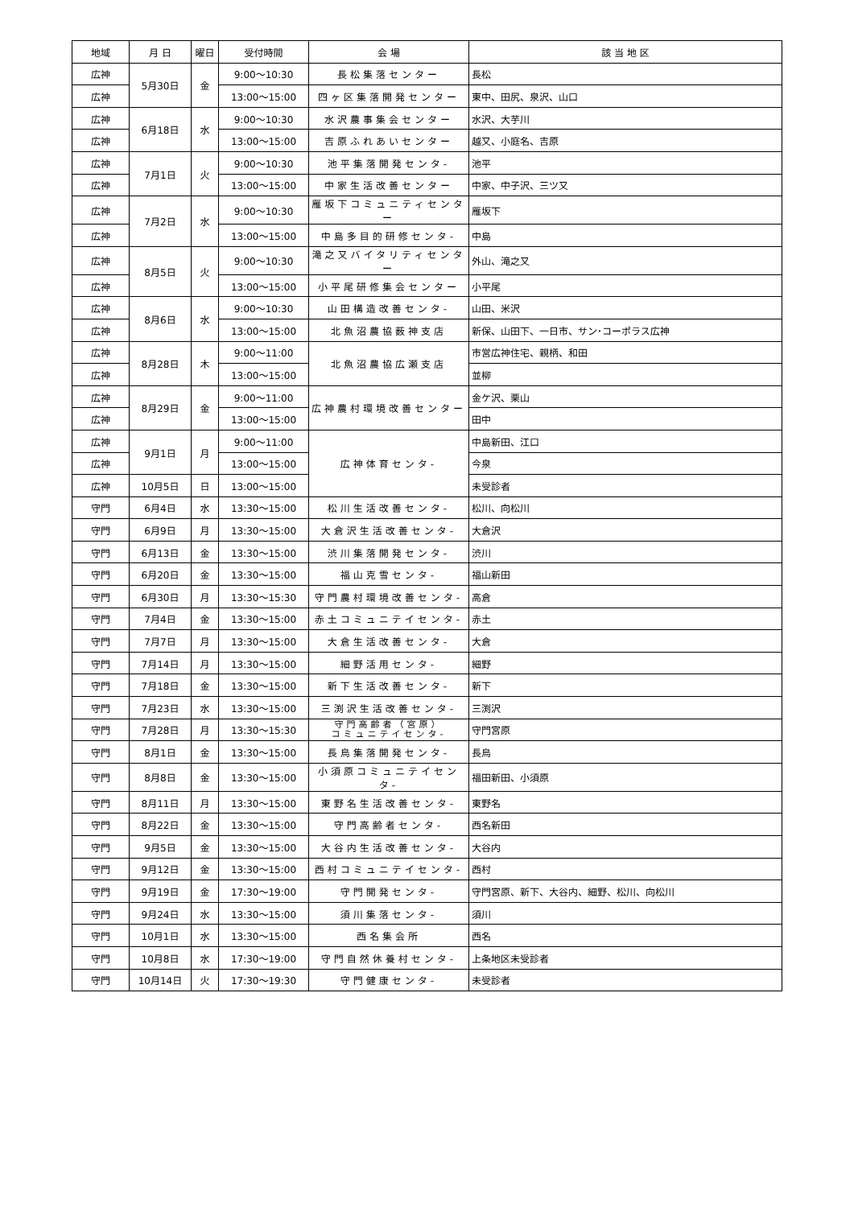| 地域 | 月 日 | 曜日 | 受付時間 | 会 場 | 該 当 地 区 |
| --- | --- | --- | --- | --- | --- |
| 広神 | 5月30日 | 金 | 9:00～10:30 | 長松集落センター | 長松 |
| 広神 | | | 13:00～15:00 | 四ヶ区集落開発センター | 東中、田尻、泉沢、山口 |
| 広神 | 6月18日 | 水 | 9:00～10:30 | 水沢農事集会センター | 水沢、大芋川 |
| 広神 | | | 13:00～15:00 | 吉原ふれあいセンター | 越又、小庭名、吉原 |
| 広神 | 7月1日 | 火 | 9:00～10:30 | 池平集落開発センタ- | 池平 |
| 広神 | | | 13:00～15:00 | 中家生活改善センター | 中家、中子沢、三ツ又 |
| 広神 | 7月2日 | 水 | 9:00～10:30 | 雁坂下コミュニティセンター | 雁坂下 |
| 広神 | | | 13:00～15:00 | 中島多目的研修センタ- | 中島 |
| 広神 | 8月5日 | 火 | 9:00～10:30 | 滝之又バイタリティセンター | 外山、滝之又 |
| 広神 | | | 13:00～15:00 | 小平尾研修集会センター | 小平尾 |
| 広神 | 8月6日 | 水 | 9:00～10:30 | 山田構造改善センタ- | 山田、米沢 |
| 広神 | | | 13:00～15:00 | 北魚沼農協薮神支店 | 新保、山田下、一日市、サン･コーポラス広神 |
| 広神 | 8月28日 | 木 | 9:00～11:00 | 北魚沼農協広瀬支店 | 市営広神住宅、親柄、和田 |
| 広神 | | | 13:00～15:00 | | 並柳 |
| 広神 | 8月29日 | 金 | 9:00～11:00 | 広神農村環境改善センター | 金ケ沢、栗山 |
| 広神 | | | 13:00～15:00 | | 田中 |
| 広神 | 9月1日 | 月 | 9:00～11:00 | 広神体育センタ- | 中島新田、江口 |
| 広神 | | | 13:00～15:00 | | 今泉 |
| 広神 | 10月5日 | 日 | 13:00～15:00 | | 未受診者 |
| 守門 | 6月4日 | 水 | 13:30～15:00 | 松川生活改善センタ- | 松川、向松川 |
| 守門 | 6月9日 | 月 | 13:30～15:00 | 大倉沢生活改善センタ- | 大倉沢 |
| 守門 | 6月13日 | 金 | 13:30～15:00 | 渋川集落開発センタ- | 渋川 |
| 守門 | 6月20日 | 金 | 13:30～15:00 | 福山克雪センタ- | 福山新田 |
| 守門 | 6月30日 | 月 | 13:30～15:30 | 守門農村環境改善センタ- | 高倉 |
| 守門 | 7月4日 | 金 | 13:30～15:00 | 赤土コミュニテイセンタ- | 赤土 |
| 守門 | 7月7日 | 月 | 13:30～15:00 | 大倉生活改善センタ- | 大倉 |
| 守門 | 7月14日 | 月 | 13:30～15:00 | 細野活用センタ- | 細野 |
| 守門 | 7月18日 | 金 | 13:30～15:00 | 新下生活改善センタ- | 新下 |
| 守門 | 7月23日 | 水 | 13:30～15:00 | 三渕沢生活改善センタ- | 三渕沢 |
| 守門 | 7月28日 | 月 | 13:30～15:30 | 守門高齢者（宮原） コミュニテイセンタ- | 守門宮原 |
| 守門 | 8月1日 | 金 | 13:30～15:00 | 長鳥集落開発センタ- | 長鳥 |
| 守門 | 8月8日 | 金 | 13:30～15:00 | 小須原コミュニテイセンタ- | 福田新田、小須原 |
| 守門 | 8月11日 | 月 | 13:30～15:00 | 東野名生活改善センタ- | 東野名 |
| 守門 | 8月22日 | 金 | 13:30～15:00 | 守門高齢者センタ- | 西名新田 |
| 守門 | 9月5日 | 金 | 13:30～15:00 | 大谷内生活改善センタ- | 大谷内 |
| 守門 | 9月12日 | 金 | 13:30～15:00 | 西村コミュニテイセンタ- | 西村 |
| 守門 | 9月19日 | 金 | 17:30～19:00 | 守門開発センタ- | 守門宮原、新下、大谷内、細野、松川、向松川 |
| 守門 | 9月24日 | 水 | 13:30～15:00 | 須川集落センタ- | 須川 |
| 守門 | 10月1日 | 水 | 13:30～15:00 | 西名集会所 | 西名 |
| 守門 | 10月8日 | 水 | 17:30～19:00 | 守門自然休養村センタ- | 上条地区未受診者 |
| 守門 | 10月14日 | 火 | 17:30～19:30 | 守門健康センタ- | 未受診者 |